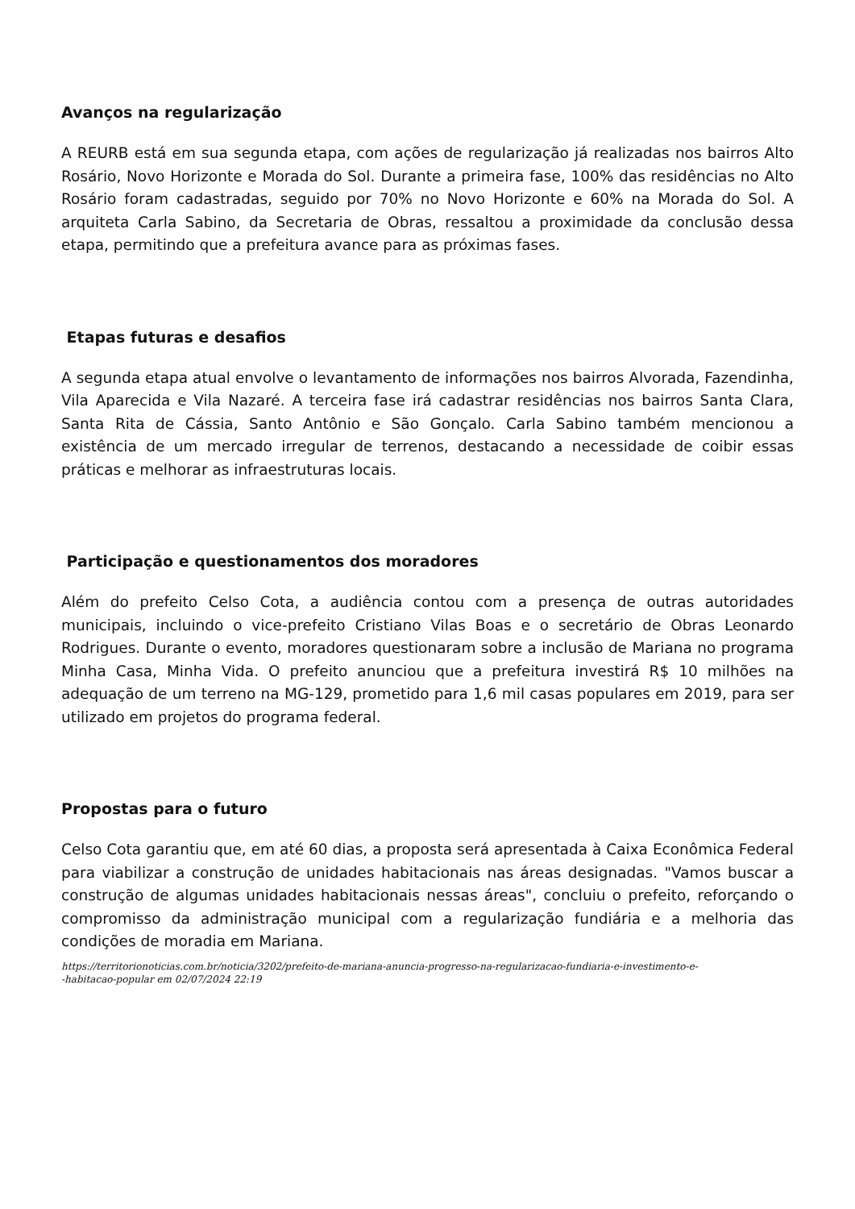Avanços na regularização
A REURB está em sua segunda etapa, com ações de regularização já realizadas nos bairros Alto Rosário, Novo Horizonte e Morada do Sol. Durante a primeira fase, 100% das residências no Alto Rosário foram cadastradas, seguido por 70% no Novo Horizonte e 60% na Morada do Sol. A arquiteta Carla Sabino, da Secretaria de Obras, ressaltou a proximidade da conclusão dessa etapa, permitindo que a prefeitura avance para as próximas fases.
Etapas futuras e desafios
A segunda etapa atual envolve o levantamento de informações nos bairros Alvorada, Fazendinha, Vila Aparecida e Vila Nazaré. A terceira fase irá cadastrar residências nos bairros Santa Clara, Santa Rita de Cássia, Santo Antônio e São Gonçalo. Carla Sabino também mencionou a existência de um mercado irregular de terrenos, destacando a necessidade de coibir essas práticas e melhorar as infraestruturas locais.
Participação e questionamentos dos moradores
Além do prefeito Celso Cota, a audiência contou com a presença de outras autoridades municipais, incluindo o vice-prefeito Cristiano Vilas Boas e o secretário de Obras Leonardo Rodrigues. Durante o evento, moradores questionaram sobre a inclusão de Mariana no programa Minha Casa, Minha Vida. O prefeito anunciou que a prefeitura investirá R$ 10 milhões na adequação de um terreno na MG-129, prometido para 1,6 mil casas populares em 2019, para ser utilizado em projetos do programa federal.
Propostas para o futuro
Celso Cota garantiu que, em até 60 dias, a proposta será apresentada à Caixa Econômica Federal para viabilizar a construção de unidades habitacionais nas áreas designadas. "Vamos buscar a construção de algumas unidades habitacionais nessas áreas", concluiu o prefeito, reforçando o compromisso da administração municipal com a regularização fundiária e a melhoria das condições de moradia em Mariana.
https://territorionoticias.com.br/noticia/3202/prefeito-de-mariana-anuncia-progresso-na-regularizacao-fundiaria-e-investimento-e-
-habitacao-popular em 02/07/2024 22:19